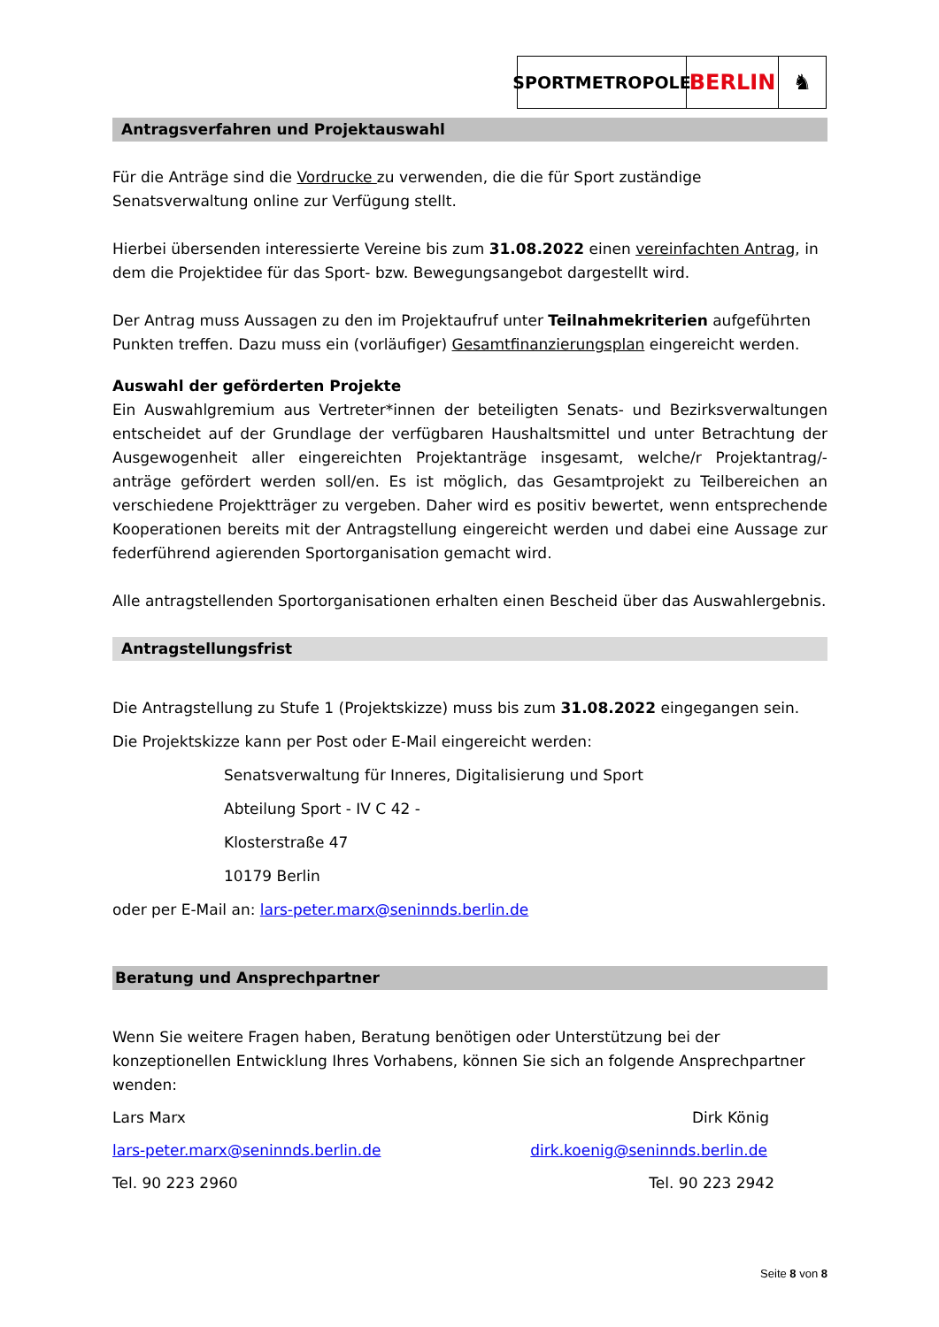SPORTMETROPOLE
BERLIN ♞
Antragsverfahren und Projektauswahl
Für die Anträge sind die Vordrucke zu verwenden, die die für Sport zuständige Senatsverwaltung online zur Verfügung stellt.
Hierbei übersenden interessierte Vereine bis zum 31.08.2022 einen vereinfachten Antrag, in dem die Projektidee für das Sport- bzw. Bewegungsangebot dargestellt wird.
Der Antrag muss Aussagen zu den im Projektaufruf unter Teilnahmekriterien aufgeführten Punkten treffen. Dazu muss ein (vorläufiger) Gesamtfinanzierungsplan eingereicht werden.
Auswahl der geförderten Projekte
Ein Auswahlgremium aus Vertreter*innen der beteiligten Senats- und Bezirksverwaltungen entscheidet auf der Grundlage der verfügbaren Haushaltsmittel und unter Betrachtung der Ausgewogenheit aller eingereichten Projektanträge insgesamt, welche/r Projektantrag/-anträge gefördert werden soll/en. Es ist möglich, das Gesamtprojekt zu Teilbereichen an verschiedene Projektträger zu vergeben. Daher wird es positiv bewertet, wenn entsprechende Kooperationen bereits mit der Antragstellung eingereicht werden und dabei eine Aussage zur federführend agierenden Sportorganisation gemacht wird.
Alle antragstellenden Sportorganisationen erhalten einen Bescheid über das Auswahlergebnis.
Antragstellungsfrist
Die Antragstellung zu Stufe 1 (Projektskizze) muss bis zum 31.08.2022 eingegangen sein.
Die Projektskizze kann per Post oder E-Mail eingereicht werden:
Senatsverwaltung für Inneres, Digitalisierung und Sport
Abteilung Sport - IV C 42 -
Klosterstraße 47
10179 Berlin
oder per E-Mail an: lars-peter.marx@seninnds.berlin.de
Beratung und Ansprechpartner
Wenn Sie weitere Fragen haben, Beratung benötigen oder Unterstützung bei der konzeptionellen Entwicklung Ihres Vorhabens, können Sie sich an folgende Ansprechpartner wenden:
Lars Marx Dirk König
lars-peter.marx@seninnds.berlin.de dirk.koenig@seninnds.berlin.de
Tel. 90 223 2960 Tel. 90 223 2942
Seite 8 von 8